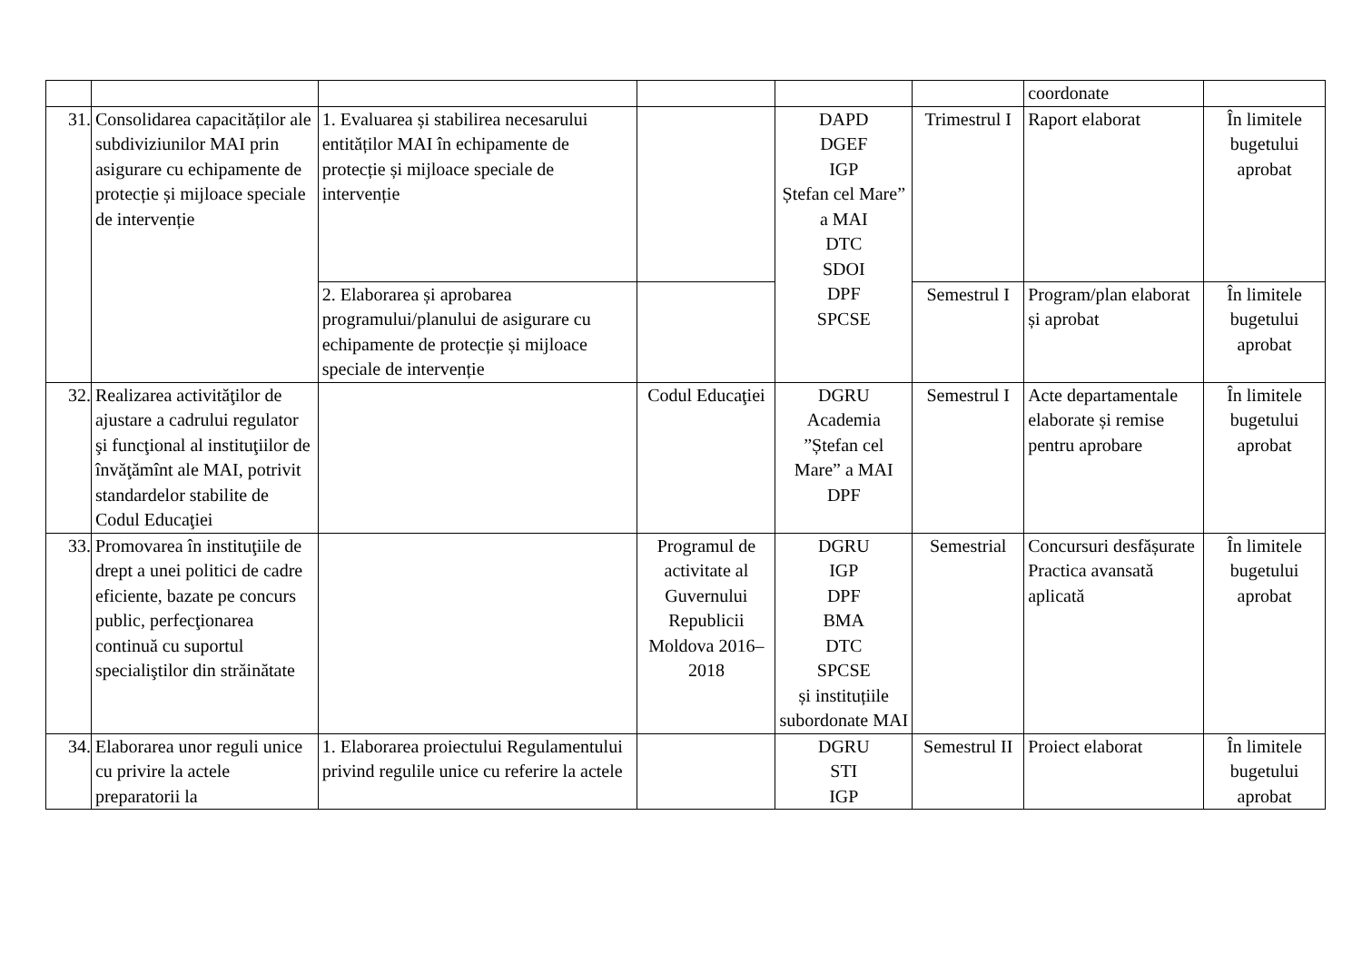| | | | | | | coordonate | |
| 31. | Consolidarea capacităților ale subdiviziunilor MAI prin asigurare cu echipamente de protecție și mijloace speciale de intervenție | 1. Evaluarea și stabilirea necesarului entităților MAI în echipamente de protecție și mijloace speciale de intervenție | | DAPD DGEF IGP Ștefan cel Mare” a MAI DTC SDOI DPF SPCSE | Trimestrul I | Raport elaborat | În limitele bugetului aprobat |
| | | 2. Elaborarea și aprobarea programului/planului de asigurare cu echipamente de protecție și mijloace speciale de intervenție | | | Semestrul I | Program/plan elaborat și aprobat | În limitele bugetului aprobat |
| 32. | Realizarea activităţilor de ajustare a cadrului regulator şi funcţional al instituţiilor de învăţămînt ale MAI, potrivit standardelor stabilite de Codul Educaţiei | | Codul Educaţiei | DGRU Academia ”Ștefan cel Mare” a MAI DPF | Semestrul I | Acte departamentale elaborate și remise pentru aprobare | În limitele bugetului aprobat |
| 33. | Promovarea în instituţiile de drept a unei politici de cadre eficiente, bazate pe concurs public, perfecţionarea continuă cu suportul specialiştilor din străinătate | | Programul de activitate al Guvernului Republicii Moldova 2016–2018 | DGRU IGP DPF BMA DTC SPCSE și instituțiile subordonate MAI | Semestrial | Concursuri desfășurate Practica avansată aplicată | În limitele bugetului aprobat |
| 34. | Elaborarea unor reguli unice cu privire la actele preparatorii la | 1. Elaborarea proiectului Regulamentului privind regulile unice cu referire la actele | | DGRU STI IGP | Semestrul II | Proiect elaborat | În limitele bugetului aprobat |